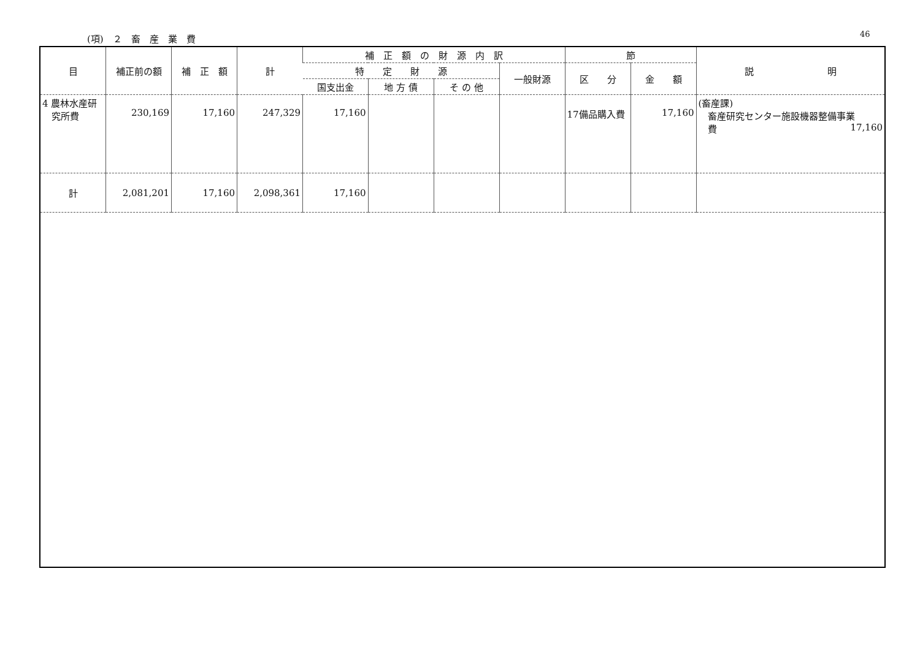(項)　２　畜　産　業　費 46
| 目 | 補正前の額 | 補 正 額 | 計 | 補 正 額 の 財 源 内 訳 | | | | 節 | | 説 明 |
| --- | --- | --- | --- | --- | --- | --- | --- | --- | --- | --- |
| | | | | 特 定 財 源 | | | 一般財源 | 区 分 | 金 額 | |
| | | | | 国支出金 | 地 方 債 | そ の 他 | | | | |
| 4 農林水産研 究所費 | 230,169 | 17,160 | 247,329 | 17,160 | | | | 17備品購入費 | 17,160 | (畜産課) 畜産研究センター施設機器整備事業 費 17,160 |
| 計 | 2,081,201 | 17,160 | 2,098,361 | 17,160 | | | | | | |